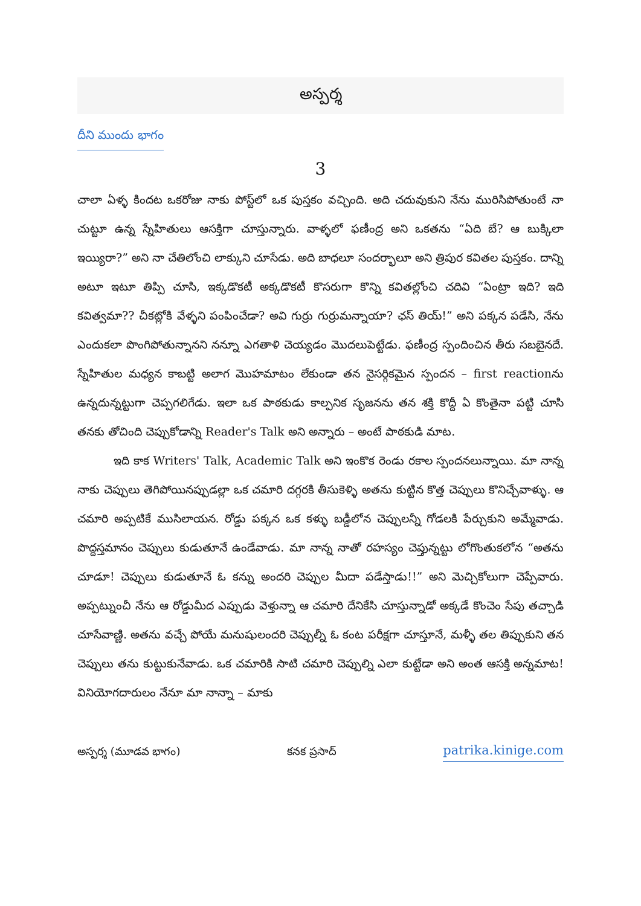అస్పర్శ
దీని ముందు భాగం
3
చాలా ఏళ్ళ కిందట ఒకరోజు నాకు పోస్ట్‌లో ఒక పుస్తకం వచ్చింది. అది చదువుకుని నేను మురిసిపోతుంటే నా చుట్టూ ఉన్న స్నేహితులు ఆసక్తిగా చూస్తున్నారు. వాళ్ళలో ఫణీంద్ర అని ఒకతను “ఏది బే? ఆ బుక్కిలా ఇయ్యిరా?” అని నా చేతిలోంచి లాక్కుని చూసేడు. అది బాధలూ సందర్భాలూ అని త్రిపుర కవితల పుస్తకం. దాన్ని అటూ ఇటూ తిప్పి చూసి, ఇక్కడొకటీ అక్కడొకటీ కొసరుగా కొన్ని కవితల్లోంచి చదివి “ఏంట్రా ఇది? ఇది కవిత్వమా?? చీకట్లోకి వేళ్ళని పంపించేడా? అవి గుర్రు గుర్రుమన్నాయా? ఛస్ తియ్!” అని పక్కన పడేసి, నేను ఎందుకలా పొంగిపోతున్నానని నన్నూ ఎగతాళి చెయ్యడం మొదలుపెట్టేడు. ఫణీంద్ర స్పందించిన తీరు సబబైనదే. స్నేహితుల మధ్యన కాబట్టి అలాగ మొహమాటం లేకుండా తన నైసర్గికమైన స్పందన – first reactionను ఉన్నదున్నట్టుగా చెప్పగలిగేడు. ఇలా ఒక పాఠకుడు కాల్పనిక సృజనను తన శక్తి కొద్దీ ఏ కొంతైనా పట్టి చూసి తనకు తోచింది చెప్పుకోడాన్ని Reader's Talk అని అన్నారు – అంటే పాఠకుడి మాట.
ఇది కాక Writers' Talk, Academic Talk అని ఇంకొక రెండు రకాల స్పందనలున్నాయి. మా నాన్న నాకు చెప్పులు తెగిపోయినప్పుడల్లా ఒక చమారి దగ్గరకి తీసుకెళ్ళి అతను కుట్టిన కొత్త చెప్పులు కొనిచ్చేవాళ్ళు. ఆ చమారి అప్పటికే ముసిలాయన. రోడ్డు పక్కన ఒక కళ్ళు బడ్డీలోన చెప్పులన్నీ గోడలకి పేర్చుకుని అమ్మేవాడు. పొద్దస్తమానం చెప్పులు కుడుతూనే ఉండేవాడు. మా నాన్న నాతో రహస్యం చెప్తున్నట్టు లోగొంతుకలోన “అతను చూడూ! చెప్పులు కుడుతూనే ఓ కన్ను అందరి చెప్పుల మీదా పడేస్తాడు!!” అని మెచ్చికోలుగా చెప్పేవారు. అప్పట్నుంచీ నేను ఆ రోడ్డుమీద ఎప్పుడు వెళ్తున్నా ఆ చమారి దేనికేసి చూస్తున్నాడో అక్కడే కొంచెం సేపు తచ్చాడి చూసేవాణ్ణి. అతను వచ్చే పోయే మనుషులందరి చెప్పుల్నీ ఓ కంట పరీక్షగా చూస్తూనే, మళ్ళీ తల తిప్పుకుని తన చెప్పులు తను కుట్టుకునేవాడు. ఒక చమారికి సాటి చమారి చెప్పుల్ని ఎలా కుట్టేడా అని అంత ఆసక్తి అన్నమాట! వినియోగదారులం నేనూ మా నాన్నా – మాకు
అస్పర్శ (మూడవ భాగం) కనక ప్రసాద్ patrika.kinige.com